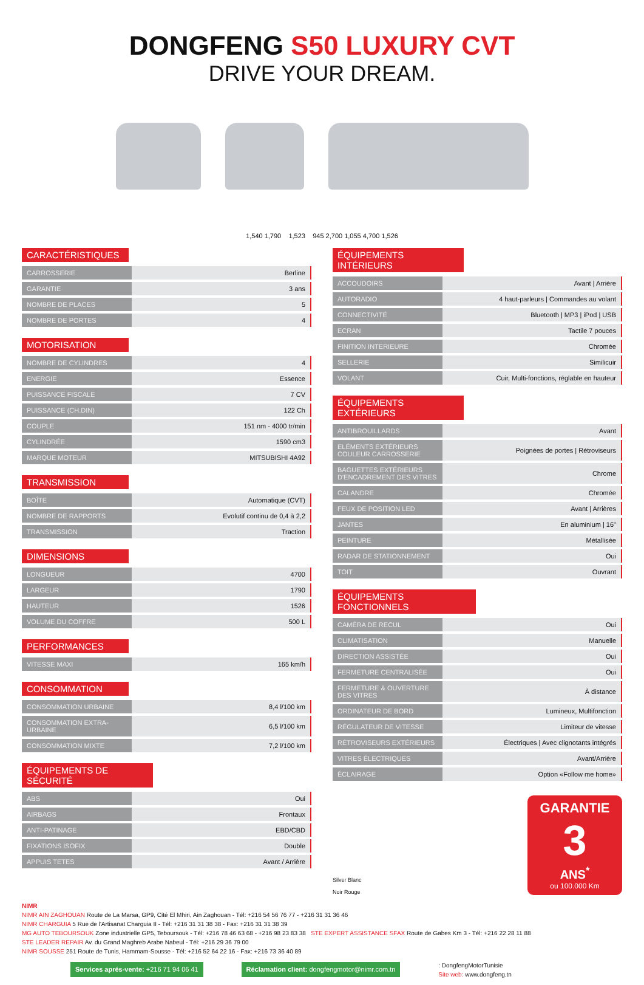DONGFENG S50 LUXURY CVT
DRIVE YOUR DREAM.
1,540 1,790 1,523 945 2,700 1,055 4,700 1,526
CARACTÉRISTIQUES
| CARROSSERIE | Berline |
| GARANTIE | 3 ans |
| NOMBRE DE PLACES | 5 |
| NOMBRE DE PORTES | 4 |
MOTORISATION
| NOMBRE DE CYLINDRES | 4 |
| ENERGIE | Essence |
| PUISSANCE FISCALE | 7 CV |
| PUISSANCE (CH.DIN) | 122 Ch |
| COUPLE | 151 nm - 4000 tr/min |
| CYLINDRÉE | 1590 cm3 |
| MARQUE MOTEUR | MITSUBISHI 4A92 |
TRANSMISSION
| BOÎTE | Automatique (CVT) |
| NOMBRE DE RAPPORTS | Evolutif continu de 0,4 à 2,2 |
| TRANSMISSION | Traction |
DIMENSIONS
| LONGUEUR | 4700 |
| LARGEUR | 1790 |
| HAUTEUR | 1526 |
| VOLUME DU COFFRE | 500 L |
PERFORMANCES
| VITESSE MAXI | 165 km/h |
CONSOMMATION
| CONSOMMATION URBAINE | 8,4 l/100 km |
| CONSOMMATION EXTRA-URBAINE | 6,5 l/100 km |
| CONSOMMATION MIXTE | 7,2 l/100 km |
ÉQUIPEMENTS DE SÉCURITÉ
| ABS | Oui |
| AIRBAGS | Frontaux |
| ANTI-PATINAGE | EBD/CBD |
| FIXATIONS ISOFIX | Double |
| APPUIS TETES | Avant / Arrière |
ÉQUIPEMENTS INTÉRIEURS
| ACCOUDOIRS | Avant / Arrière |
| AUTORADIO | 4 haut-parleurs / Commandes au volant |
| CONNECTIVITÉ | Bluetooth / MP3 / iPod / USB |
| ECRAN | Tactile 7 pouces |
| FINITION INTERIEURE | Chromée |
| SELLERIE | Similicuir |
| VOLANT | Cuir, Multi-fonctions, réglable en hauteur |
ÉQUIPEMENTS EXTÉRIEURS
| ANTIBROUILLARDS | Avant |
| ELÉMENTS EXTÉRIEURS COULEUR CARROSSERIE | Poignées de portes / Rétroviseurs |
| BAGUETTES EXTÉRIEURS D'ENCADREMENT DES VITRES | Chrome |
| CALANDRE | Chromée |
| FEUX DE POSITION LED | Avant / Arrières |
| JANTES | En aluminium / 16" |
| PEINTURE | Métallisée |
| RADAR DE STATIONNEMENT | Oui |
| TOIT | Ouvrant |
ÉQUIPEMENTS FONCTIONNELS
| CAMÉRA DE RECUL | Oui |
| CLIMATISATION | Manuelle |
| DIRECTION ASSISTÉE | Oui |
| FERMETURE CENTRALISÉE | Oui |
| FERMETURE & OUVERTURE DES VITRES | À distance |
| ORDINATEUR DE BORD | Lumineux, Multifonction |
| RÉGULATEUR DE VITESSE | Limiteur de vitesse |
| RÉTROVISEURS EXTÉRIEURS | Électriques / Avec clignotants intégrés |
| VITRES ÉLECTRIQUES | Avant/Arrière |
| ÉCLAIRAGE | Option «Follow me home» |
Silver Blanc
Noir Rouge
GARANTIE
3
ANS<sup>*</sup>
ou 100.000 Km
NIMR
NIMR AIN ZAGHOUAN Route de La Marsa, GP9, Cité El Mhiri, Ain Zaghouan - Tél: +216 54 56 76 77 - +216 31 31 36 46
NIMR CHARGUIA 5 Rue de l'Artisanat Charguia II - Tél: +216 31 31 38 38 - Fax: +216 31 31 38 39
MG AUTO TEBOURSOUK Zone industrielle GP5, Teboursouk - Tél: +216 78 46 63 68 - +216 98 23 83 38 STE EXPERT ASSISTANCE SFAX Route de Gabes Km 3 - Tél: +216 22 28 11 88
STE LEADER REPAIR Av. du Grand Maghreb Arabe Nabeul - Tél: +216 29 36 79 00
NIMR SOUSSE 251 Route de Tunis, Hammam-Sousse - Tél: +216 52 64 22 16 - Fax: +216 73 36 40 89
Services aprés-vente: +216 71 94 06 41 Réclamation client: dongfengmotor@nimr.com.tn : DongfengMotorTunisie
Site web: www.dongfeng.tn